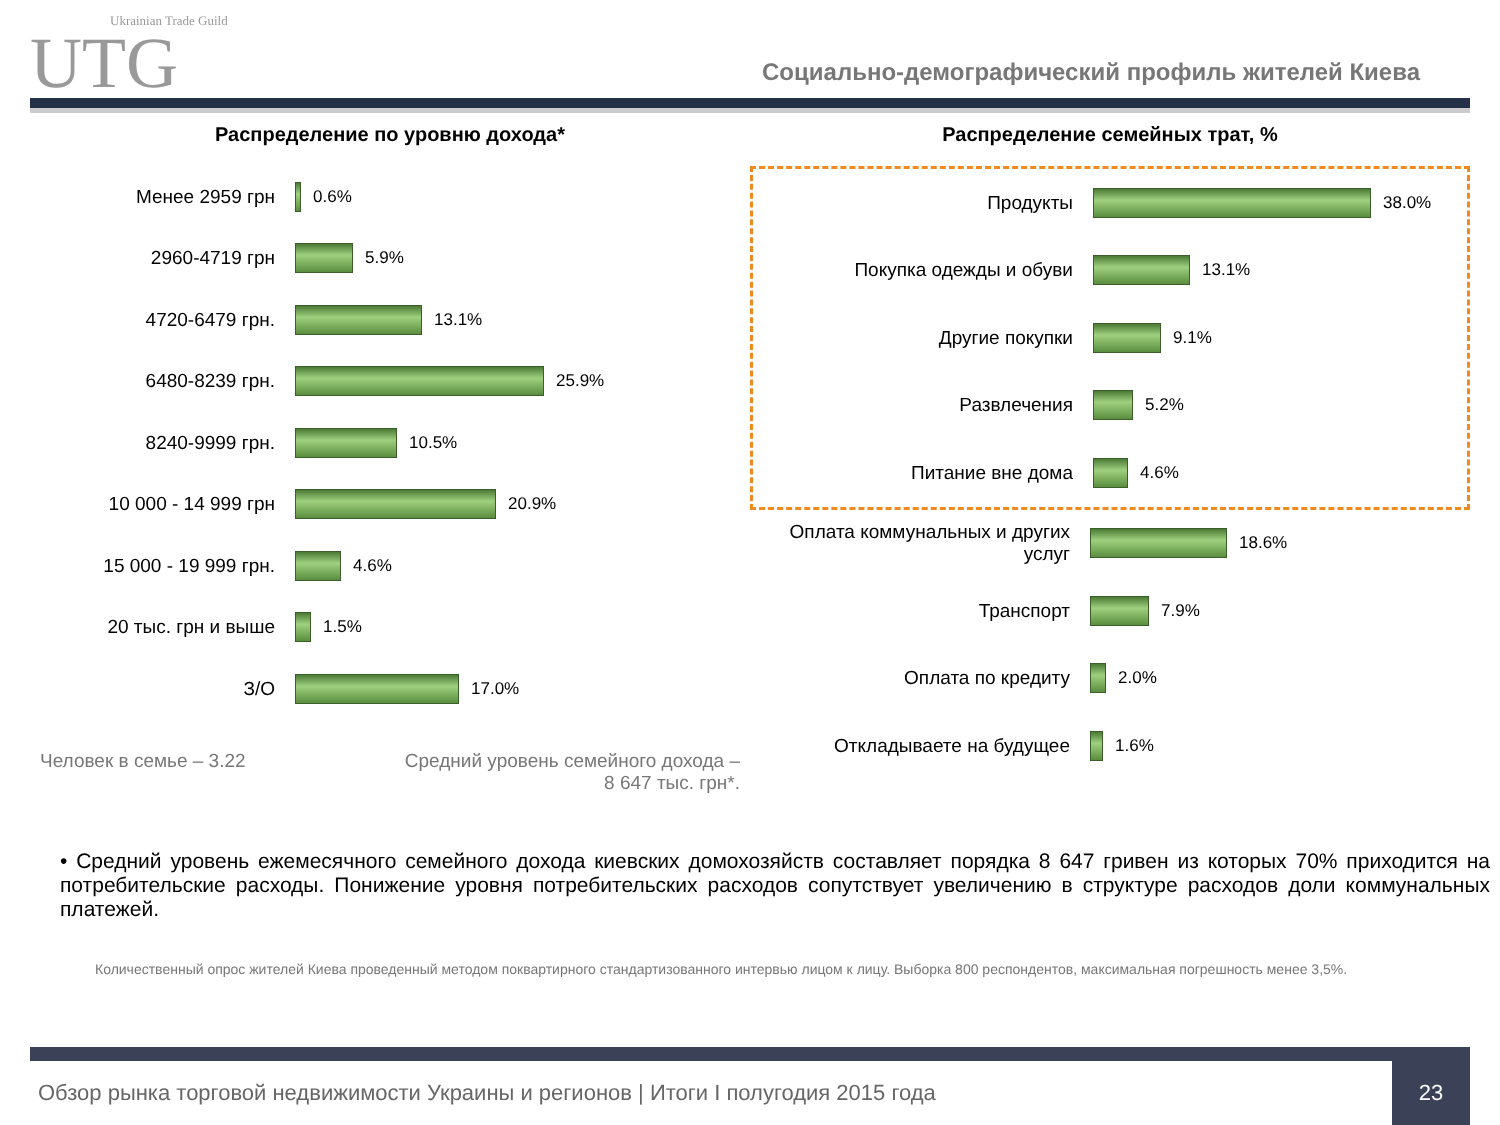Ukrainian Trade Guild
UTG
Социально-демографический профиль жителей Киева
Распределение по уровню дохода*
Менее 2959 грн 0.6%
2960-4719 грн 5.9%
4720-6479 грн. 13.1%
6480-8239 грн. 25.9%
8240-9999 грн. 10.5%
10 000 - 14 999 грн 20.9%
15 000 - 19 999 грн. 4.6%
20 тыс. грн и выше 1.5%
З/О 17.0%
Человек в семье – 3.22 Средний уровень семейного дохода –
8 647 тыс. грн*.
Распределение семейных трат, %
Продукты 38.0%
Покупка одежды и обуви 13.1%
Другие покупки 9.1%
Развлечения 5.2%
Питание вне дома 4.6%
Оплата коммунальных и других услуг
18.6%
Транспорт 7.9%
Оплата по кредиту 2.0%
Откладываете на будущее 1.6%
• Средний уровень ежемесячного семейного дохода киевских домохозяйств составляет порядка 8 647 гривен из которых 70% приходится на потребительские расходы. Понижение уровня потребительских расходов сопутствует увеличению в структуре расходов доли коммунальных платежей.
Количественный опрос жителей Киева проведенный методом поквартирного стандартизованного интервью лицом к лицу. Выборка 800 респондентов, максимальная погрешность менее 3,5%.
Обзор рынка торговой недвижимости Украины и регионов | Итоги I полугодия 2015 года 23